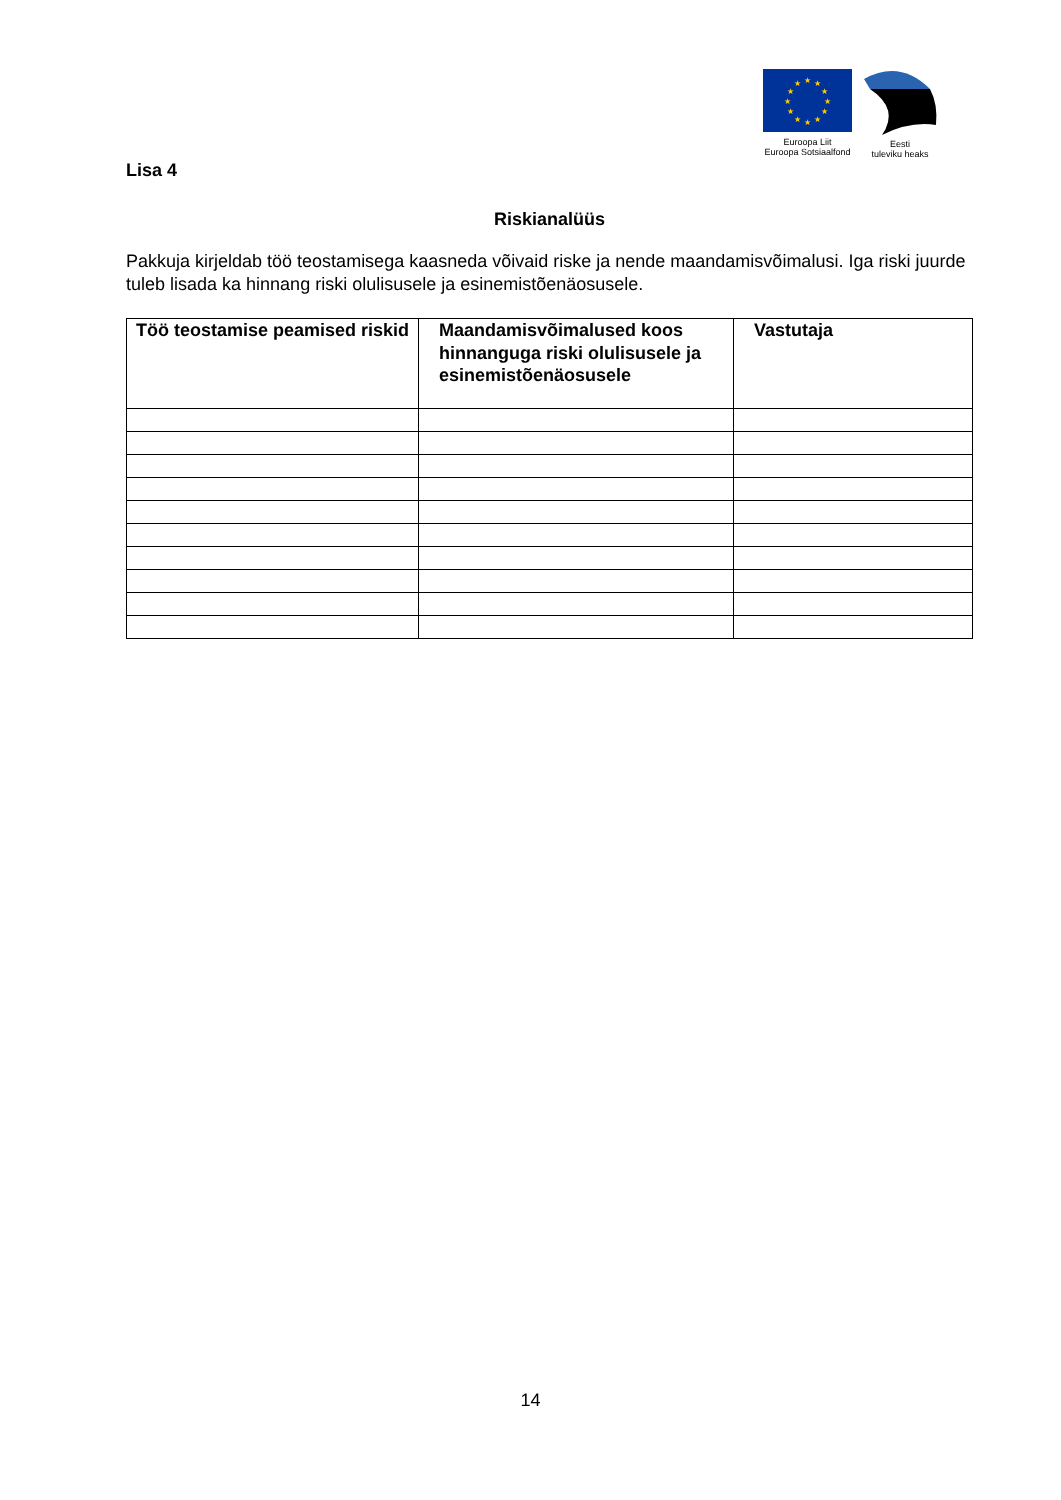★
★
★
★
★
★
★
★
★
★
★
★
Euroopa Liit
Euroopa Sotsiaalfond
Eesti
tuleviku heaks
Lisa 4
Riskianalüüs
Pakkuja kirjeldab töö teostamisega kaasneda võivaid riske ja nende maandamisvõimalusi. Iga riski juurde tuleb lisada ka hinnang riski olulisusele ja esinemistõenäosusele.
| Töö teostamise peamised riskid | Maandamisvõimalused koos hinnanguga riski olulisusele ja esinemistõenäosusele | Vastutaja |
| --- | --- | --- |
14